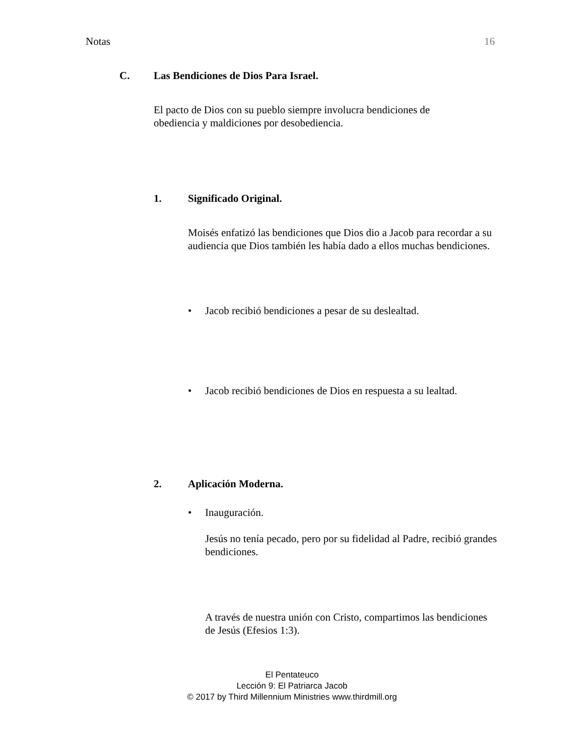Notas 16
C. Las Bendiciones de Dios Para Israel.
El pacto de Dios con su pueblo siempre involucra bendiciones de obediencia y maldiciones por desobediencia.
1. Significado Original.
Moisés enfatizó las bendiciones que Dios dio a Jacob para recordar a su audiencia que Dios también les había dado a ellos muchas bendiciones.
• Jacob recibió bendiciones a pesar de su deslealtad.
• Jacob recibió bendiciones de Dios en respuesta a su lealtad.
2. Aplicación Moderna.
• Inauguración.
Jesús no tenía pecado, pero por su fidelidad al Padre, recibió grandes bendiciones.
A través de nuestra unión con Cristo, compartimos las bendiciones de Jesús (Efesios 1:3).
El Pentateuco
Lección 9: El Patriarca Jacob
© 2017 by Third Millennium Ministries www.thirdmill.org